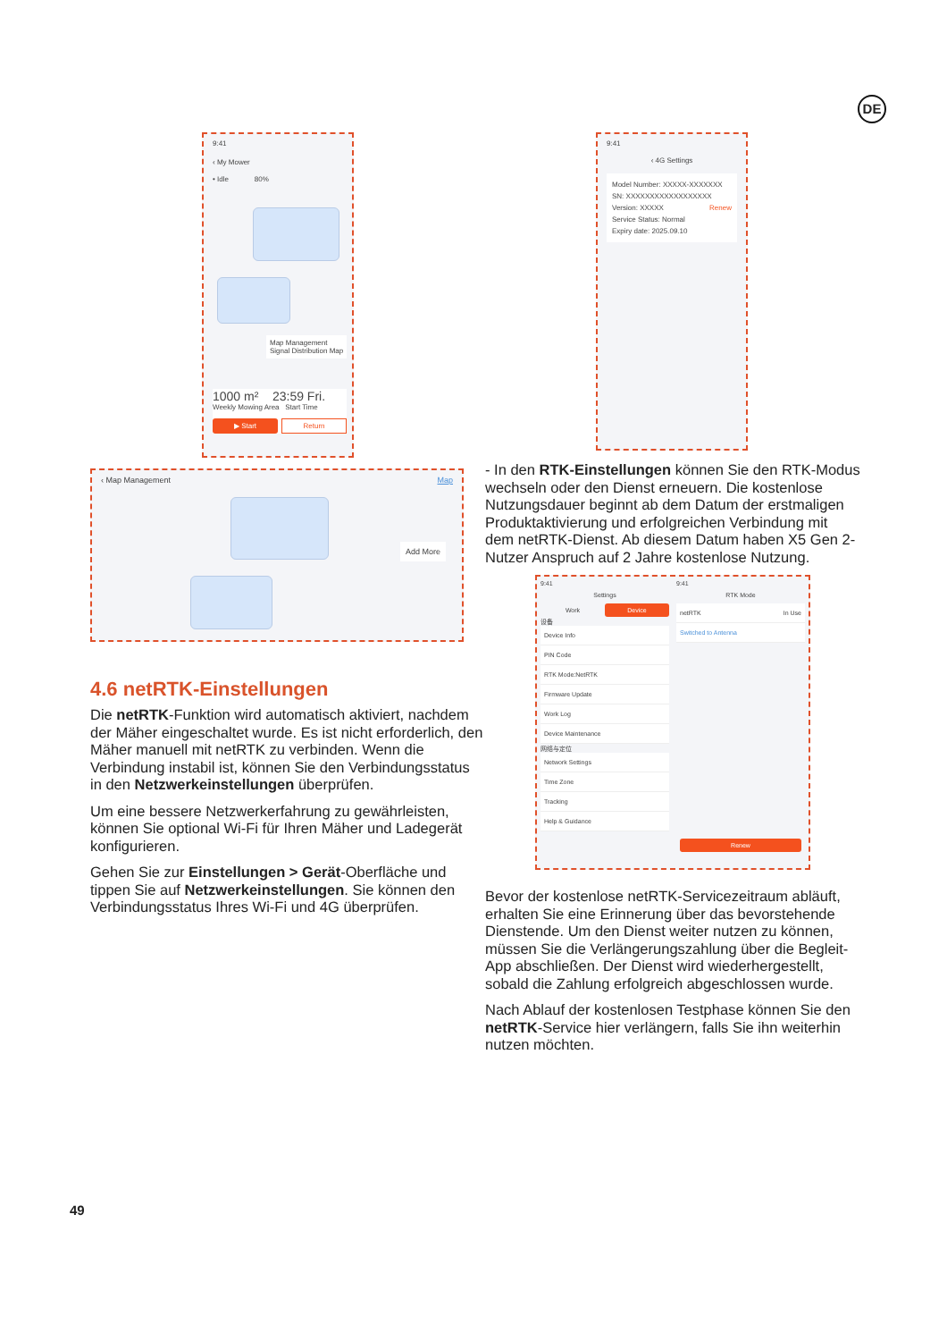DE
9:41
‹ My Mower
• Idle 80%
Map Management
Signal Distribution Map
1000 m² 23:59 Fri.
Weekly Mowing Area Start Time
▶ Start Return
‹ Map Management Map
Add More
4.6 netRTK-Einstellungen
Die netRTK-Funktion wird automatisch aktiviert, nachdem der Mäher eingeschaltet wurde. Es ist nicht erforderlich, den Mäher manuell mit netRTK zu verbinden. Wenn die Verbindung instabil ist, können Sie den Verbindungsstatus in den Netzwerkeinstellungen überprüfen.
Um eine bessere Netzwerkerfahrung zu gewährleisten, können Sie optional Wi-Fi für Ihren Mäher und Ladegerät konfigurieren.
Gehen Sie zur Einstellungen > Gerät-Oberfläche und tippen Sie auf Netzwerkeinstellungen. Sie können den Verbindungsstatus Ihres Wi-Fi und 4G überprüfen.
9:41
‹ 4G Settings
Model Number: XXXXX-XXXXXXX
SN: XXXXXXXXXXXXXXXXXX
Version: XXXXX Renew
Service Status: Normal
Expiry date: 2025.09.10
- In den RTK-Einstellungen können Sie den RTK-Modus wechseln oder den Dienst erneuern. Die kostenlose Nutzungsdauer beginnt ab dem Datum der erstmaligen Produktaktivierung und erfolgreichen Verbindung mit dem netRTK-Dienst. Ab diesem Datum haben X5 Gen 2-Nutzer Anspruch auf 2 Jahre kostenlose Nutzung.
9:41
Settings
Work Device
设备
Device Info
PIN Code
RTK Mode:NetRTK
Firmware Update
Work Log
Device Maintenance
网络与定位
Network Settings
Time Zone
Tracking
Help & Guidance
9:41
RTK Mode
netRTK In Use
Switched to Antenna
Renew
Bevor der kostenlose netRTK-Servicezeitraum abläuft, erhalten Sie eine Erinnerung über das bevorstehende Dienstende. Um den Dienst weiter nutzen zu können, müssen Sie die Verlängerungszahlung über die Begleit-App abschließen. Der Dienst wird wiederhergestellt, sobald die Zahlung erfolgreich abgeschlossen wurde.
Nach Ablauf der kostenlosen Testphase können Sie den netRTK-Service hier verlängern, falls Sie ihn weiterhin nutzen möchten.
49